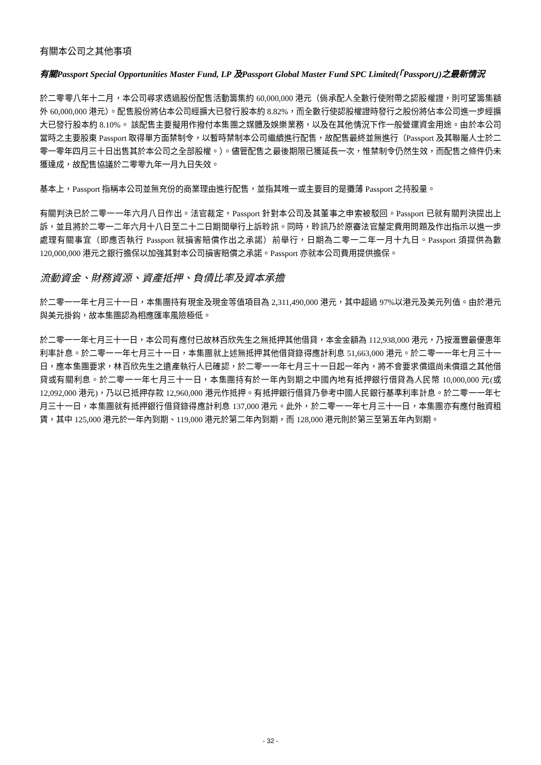有關本公司之其他事項
有關Passport Special Opportunities Master Fund, LP 及Passport Global Master Fund SPC Limited(「Passport」)之最新情況
於二零零八年十二月，本公司尋求透過股份配售活動籌集約 60,000,000 港元（倘承配人全數行使附帶之認股權證，則可望籌集額外 60,000,000 港元）。配售股份將佔本公司經擴大已發行股本約 8.82%，而全數行使認股權證時發行之股份將佔本公司進一步經擴大已發行股本約 8.10%。 該配售主要擬用作撥付本集團之媒體及娛樂業務，以及在其他情況下作一般營運資金用途。由於本公司當時之主要股東 Passport 取得單方面禁制令，以暫時禁制本公司繼續進行配售，故配售最終並無進行（Passport 及其聯屬人士於二零一零年四月三十日出售其於本公司之全部股權。）。儘管配售之最後期限已獲延長一次，惟禁制令仍然生效，而配售之條件仍未獲達成，故配售協議於二零零九年一月九日失效。
基本上，Passport 指稱本公司並無充份的商業理由進行配售，並指其唯一或主要目的是攤薄 Passport 之持股量。
有關判決已於二零一一年六月八日作出。法官裁定，Passport 針對本公司及其董事之申索被駁回。Passport 已就有關判決提出上訴，並且將於二零一二年六月十八日至二十二日期間舉行上訴聆訊。同時，聆訊乃於原審法官釐定費用問題及作出指示以進一步處理有關事宜（即應否執行 Passport 就損害賠償作出之承諾）前舉行，日期為二零一二年一月十九日。Passport 須提供為數 120,000,000 港元之銀行擔保以加強其對本公司損害賠償之承諾。Passport 亦就本公司費用提供擔保。
流動資金、財務資源、資產抵押、負債比率及資本承擔
於二零一一年七月三十一日，本集團持有現金及現金等值項目為 2,311,490,000 港元，其中超過 97%以港元及美元列值。由於港元與美元掛鈎，故本集團認為相應匯率風險極低。
於二零一一年七月三十一日，本公司有應付已故林百欣先生之無抵押其他借貸，本金金額為 112,938,000 港元，乃按滙豐最優惠年利率計息。於二零一一年七月三十一日，本集團就上述無抵押其他借貸錄得應計利息 51,663,000 港元。於二零一一年七月三十一日，應本集團要求，林百欣先生之遺產執行人已確認，於二零一一年七月三十一日起一年內，將不會要求償還尚未償還之其他借貸或有關利息。於二零一一年七月三十一日，本集團持有於一年內到期之中國內地有抵押銀行借貸為人民幣 10,000,000 元(或 12,092,000 港元)，乃以已抵押存款 12,960,000 港元作抵押。有抵押銀行借貸乃參考中國人民銀行基準利率計息。於二零一一年七月三十一日，本集團就有抵押銀行借貸錄得應計利息 137,000 港元。此外，於二零一一年七月三十一日，本集團亦有應付融資租賃，其中 125,000 港元於一年內到期、119,000 港元於第二年內到期，而 128,000 港元則於第三至第五年內到期。
- 32 -